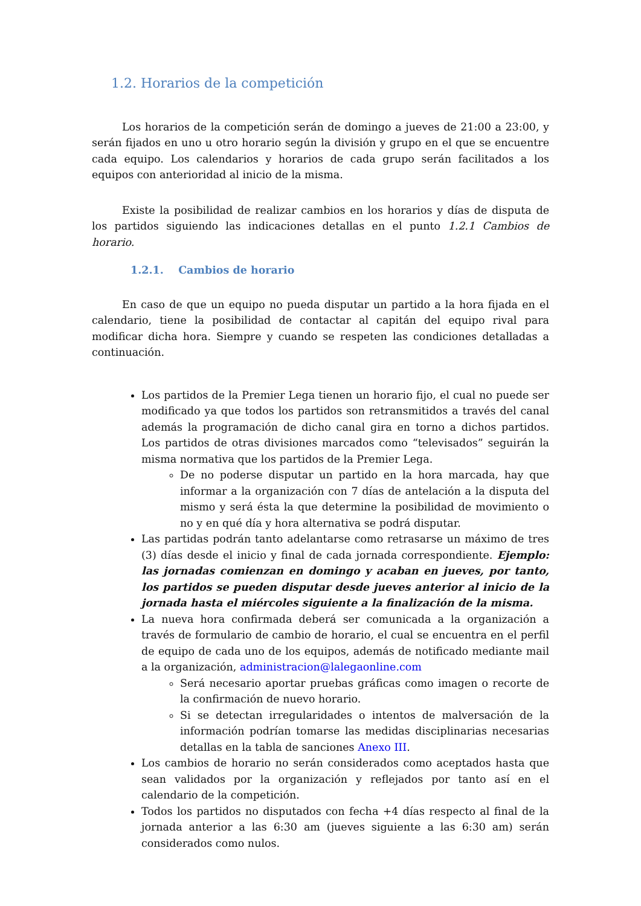1.2. Horarios de la competición
Los horarios de la competición serán de domingo a jueves de 21:00 a 23:00, y serán fijados en uno u otro horario según la división y grupo en el que se encuentre cada equipo. Los calendarios y horarios de cada grupo serán facilitados a los equipos con anterioridad al inicio de la misma.
Existe la posibilidad de realizar cambios en los horarios y días de disputa de los partidos siguiendo las indicaciones detallas en el punto 1.2.1 Cambios de horario.
1.2.1. Cambios de horario
En caso de que un equipo no pueda disputar un partido a la hora fijada en el calendario, tiene la posibilidad de contactar al capitán del equipo rival para modificar dicha hora. Siempre y cuando se respeten las condiciones detalladas a continuación.
Los partidos de la Premier Lega tienen un horario fijo, el cual no puede ser modificado ya que todos los partidos son retransmitidos a través del canal además la programación de dicho canal gira en torno a dichos partidos. Los partidos de otras divisiones marcados como “televisados” seguirán la misma normativa que los partidos de la Premier Lega.
De no poderse disputar un partido en la hora marcada, hay que informar a la organización con 7 días de antelación a la disputa del mismo y será ésta la que determine la posibilidad de movimiento o no y en qué día y hora alternativa se podrá disputar.
Las partidas podrán tanto adelantarse como retrasarse un máximo de tres (3) días desde el inicio y final de cada jornada correspondiente. Ejemplo: las jornadas comienzan en domingo y acaban en jueves, por tanto, los partidos se pueden disputar desde jueves anterior al inicio de la jornada hasta el miércoles siguiente a la finalización de la misma.
La nueva hora confirmada deberá ser comunicada a la organización a través de formulario de cambio de horario, el cual se encuentra en el perfil de equipo de cada uno de los equipos, además de notificado mediante mail a la organización, administracion@lalegaonline.com
Será necesario aportar pruebas gráficas como imagen o recorte de la confirmación de nuevo horario.
Si se detectan irregularidades o intentos de malversación de la información podrían tomarse las medidas disciplinarias necesarias detallas en la tabla de sanciones Anexo III.
Los cambios de horario no serán considerados como aceptados hasta que sean validados por la organización y reflejados por tanto así en el calendario de la competición.
Todos los partidos no disputados con fecha +4 días respecto al final de la jornada anterior a las 6:30 am (jueves siguiente a las 6:30 am) serán considerados como nulos.